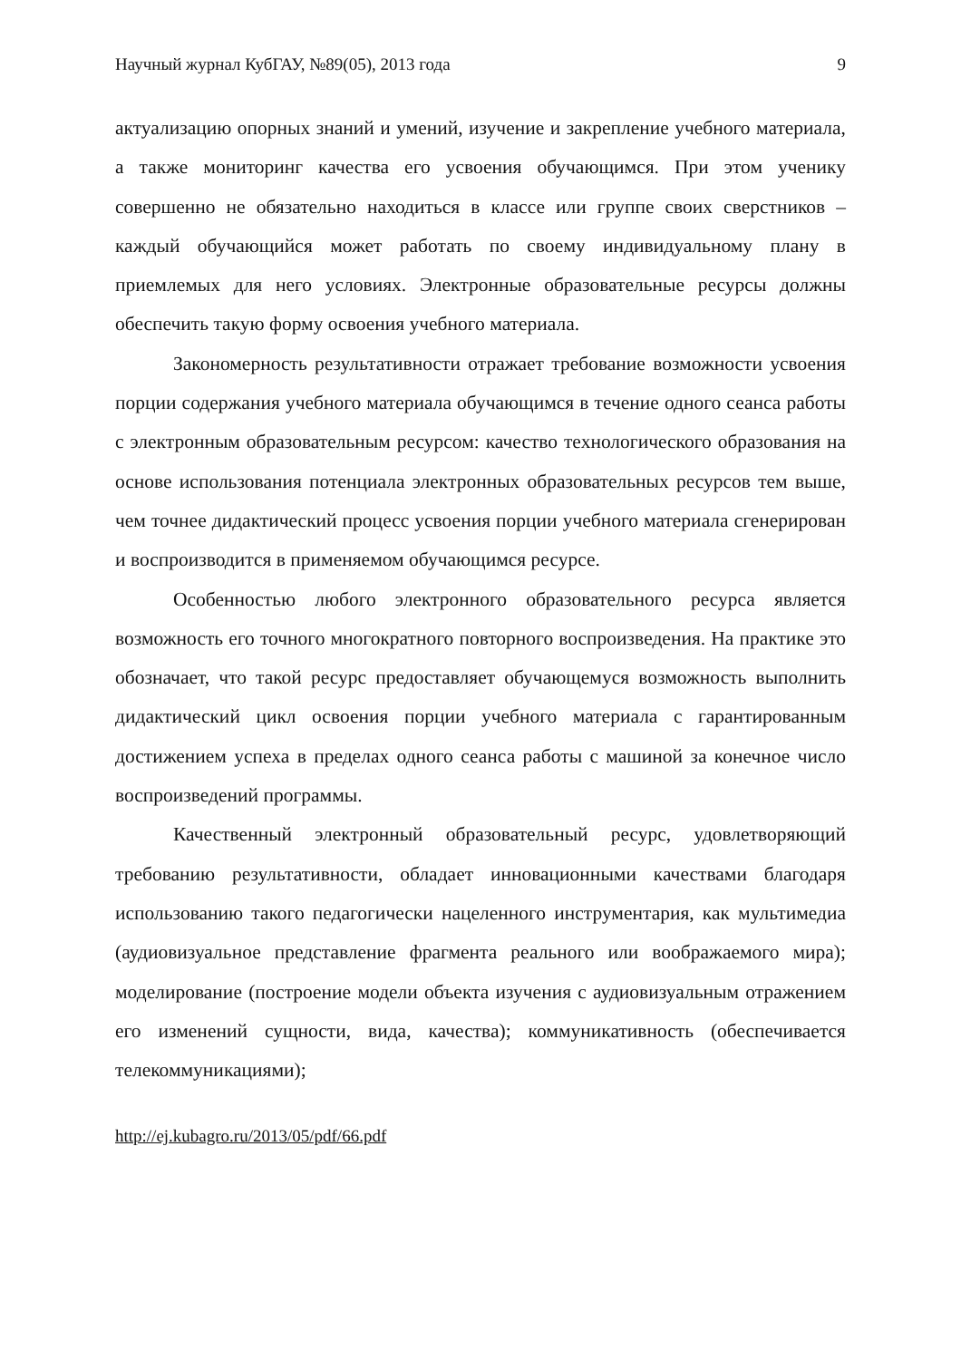Научный журнал КубГАУ, №89(05), 2013 года 9
актуализацию опорных знаний и умений, изучение и закрепление учебного материала, а также мониторинг качества его усвоения обучающимся. При этом ученику совершенно не обязательно находиться в классе или группе своих сверстников – каждый обучающийся может работать по своему индивидуальному плану в приемлемых для него условиях. Электронные образовательные ресурсы должны обеспечить такую форму освоения учебного материала.
Закономерность результативности отражает требование возможности усвоения порции содержания учебного материала обучающимся в течение одного сеанса работы с электронным образовательным ресурсом: качество технологического образования на основе использования потенциала электронных образовательных ресурсов тем выше, чем точнее дидактический процесс усвоения порции учебного материала сгенерирован и воспроизводится в применяемом обучающимся ресурсе.
Особенностью любого электронного образовательного ресурса является возможность его точного многократного повторного воспроизведения. На практике это обозначает, что такой ресурс предоставляет обучающемуся возможность выполнить дидактический цикл освоения порции учебного материала с гарантированным достижением успеха в пределах одного сеанса работы с машиной за конечное число воспроизведений программы.
Качественный электронный образовательный ресурс, удовлетворяющий требованию результативности, обладает инновационными качествами благодаря использованию такого педагогически нацеленного инструментария, как мультимедиа (аудиовизуальное представление фрагмента реального или воображаемого мира); моделирование (построение модели объекта изучения с аудиовизуальным отражением его изменений сущности, вида, качества); коммуникативность (обеспечивается телекоммуникациями);
http://ej.kubagro.ru/2013/05/pdf/66.pdf